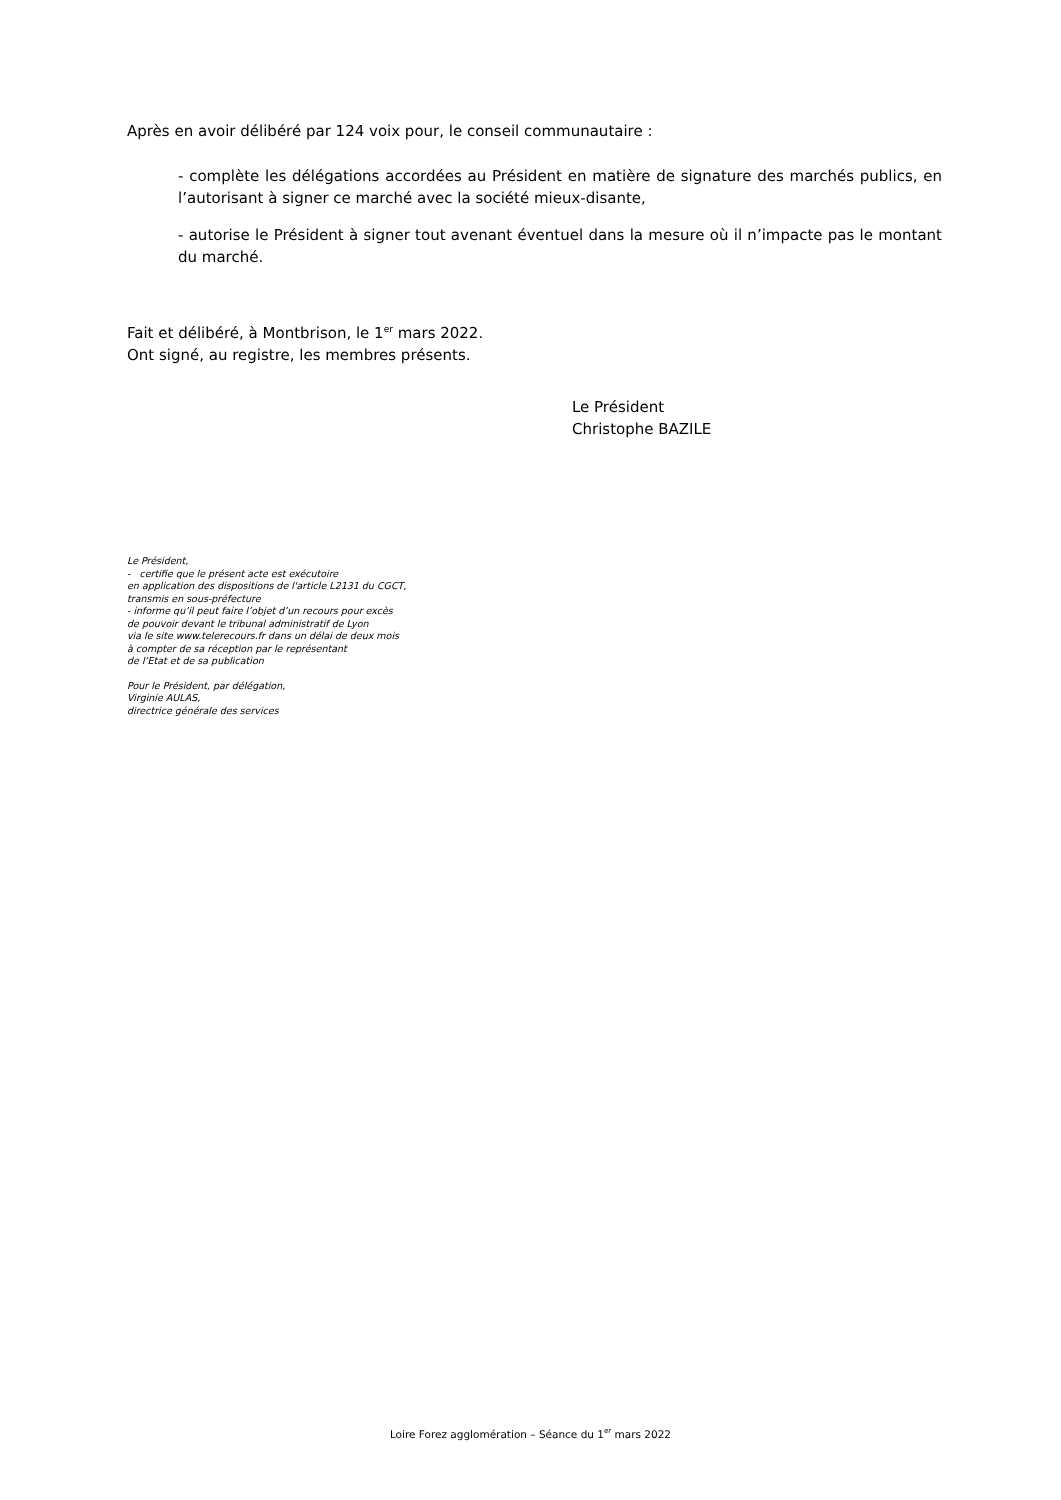Après en avoir délibéré par 124 voix pour, le conseil communautaire :
- complète les délégations accordées au Président en matière de signature des marchés publics, en l’autorisant à signer ce marché avec la société mieux-disante,
- autorise le Président à signer tout avenant éventuel dans la mesure où il n’impacte pas le montant du marché.
Fait et délibéré, à Montbrison, le 1<sup>er</sup> mars 2022.
Ont signé, au registre, les membres présents.
Le Président
Christophe BAZILE
Le Président,
- certifie que le présent acte est exécutoire
en application des dispositions de l'article L2131 du CGCT,
transmis en sous-préfecture
- informe qu’il peut faire l’objet d’un recours pour excès
de pouvoir devant le tribunal administratif de Lyon
via le site www.telerecours.fr dans un délai de deux mois
à compter de sa réception par le représentant
de l’Etat et de sa publication
Pour le Président, par délégation,
Virginie AULAS,
directrice générale des services
Loire Forez agglomération – Séance du 1<sup>er</sup> mars 2022